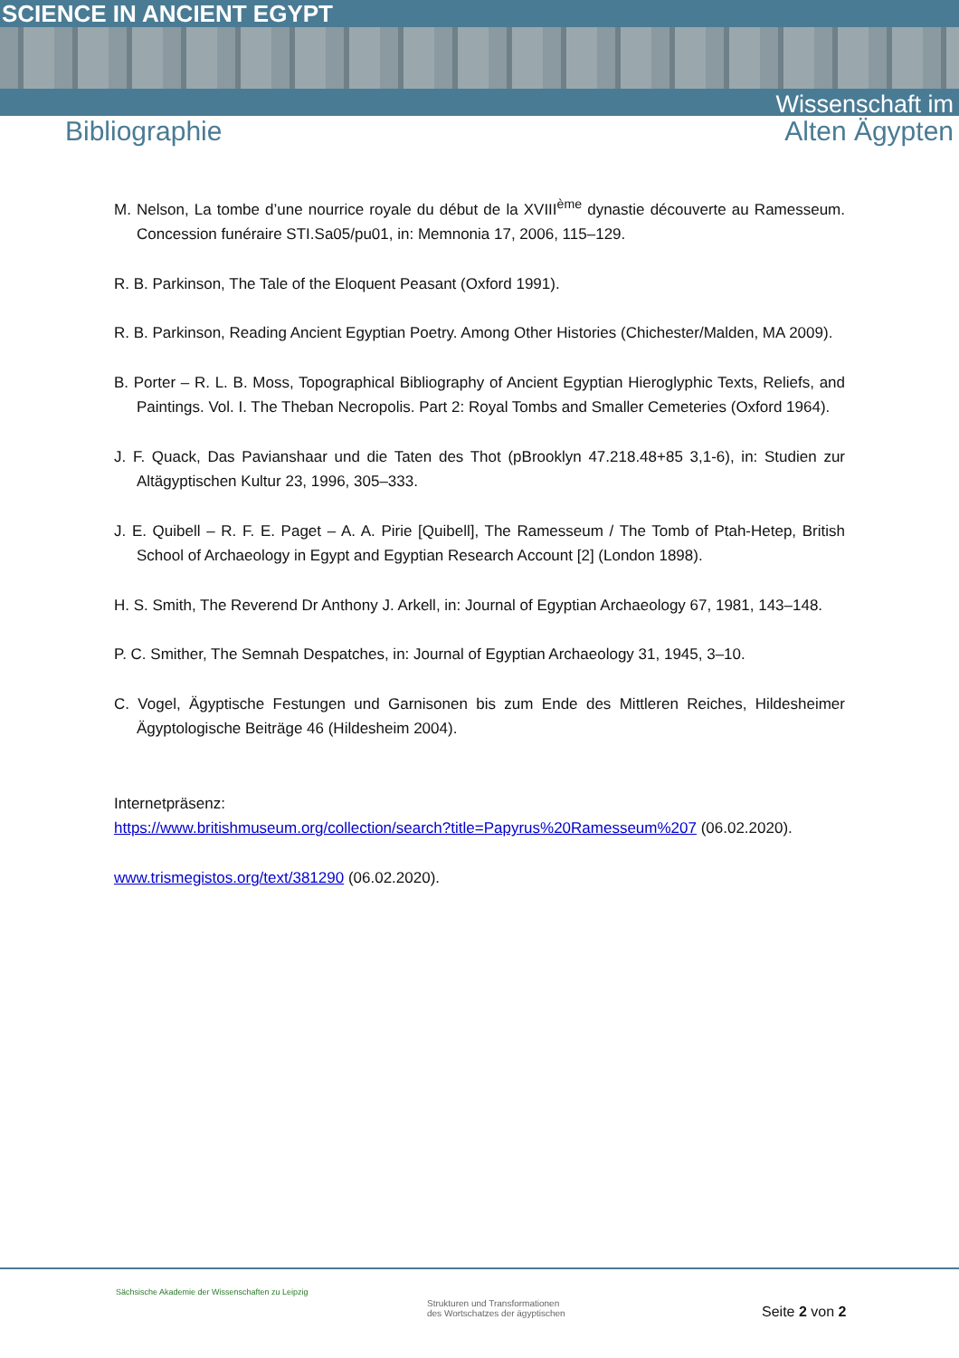SCIENCE IN ANCIENT EGYPT
Wissenschaft im
Bibliographie Alten Ägypten
M. Nelson, La tombe d’une nourrice royale du début de la XVIII<sup>ème</sup> dynastie découverte au Ramesseum. Concession funéraire STI.Sa05/pu01, in: Memnonia 17, 2006, 115–129.
R. B. Parkinson, The Tale of the Eloquent Peasant (Oxford 1991).
R. B. Parkinson, Reading Ancient Egyptian Poetry. Among Other Histories (Chichester/Malden, MA 2009).
B. Porter – R. L. B. Moss, Topographical Bibliography of Ancient Egyptian Hieroglyphic Texts, Reliefs, and Paintings. Vol. I. The Theban Necropolis. Part 2: Royal Tombs and Smaller Cemeteries (Oxford 1964).
J. F. Quack, Das Pavianshaar und die Taten des Thot (pBrooklyn 47.218.48+85 3,1-6), in: Studien zur Altägyptischen Kultur 23, 1996, 305–333.
J. E. Quibell – R. F. E. Paget – A. A. Pirie [Quibell], The Ramesseum / The Tomb of Ptah-Hetep, British School of Archaeology in Egypt and Egyptian Research Account [2] (London 1898).
H. S. Smith, The Reverend Dr Anthony J. Arkell, in: Journal of Egyptian Archaeology 67, 1981, 143–148.
P. C. Smither, The Semnah Despatches, in: Journal of Egyptian Archaeology 31, 1945, 3–10.
C. Vogel, Ägyptische Festungen und Garnisonen bis zum Ende des Mittleren Reiches, Hildesheimer Ägyptologische Beiträge 46 (Hildesheim 2004).
Internetpräsenz:
https://www.britishmuseum.org/collection/search?title=Papyrus%20Ramesseum%207 (06.02.2020).
www.trismegistos.org/text/381290 (06.02.2020).
Sächsische Akademie der Wissenschaften zu Leipzig
Strukturen und Transformationen
des Wortschatzes der ägyptischen
Seite 2 von 2